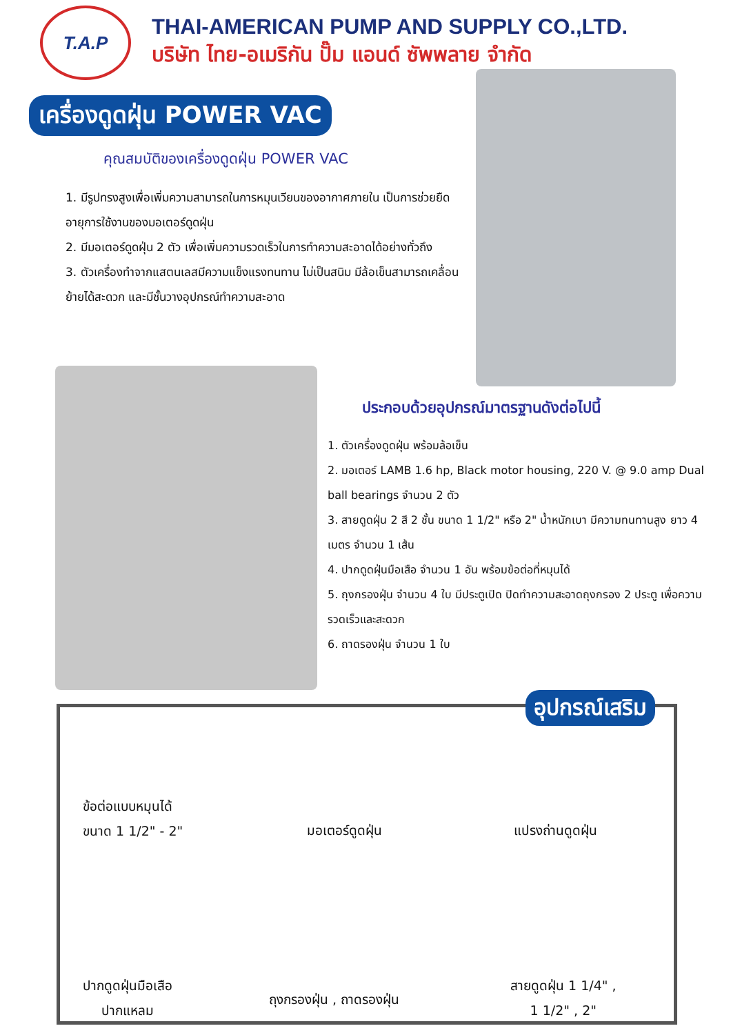T.A.P
THAI-AMERICAN PUMP AND SUPPLY CO.,LTD.
บริษัท ไทย-อเมริกัน ปั๊ม แอนด์ ซัพพลาย จำกัด
เครื่องดูดฝุ่น POWER VAC
คุณสมบัติของเครื่องดูดฝุ่น POWER VAC
1. มีรูปทรงสูงเพื่อเพิ่มความสามารถในการหมุนเวียนของอากาศภายใน เป็นการช่วยยืดอายุการใช้งานของมอเตอร์ดูดฝุ่น
2. มีมอเตอร์ดูดฝุ่น 2 ตัว เพื่อเพิ่มความรวดเร็วในการทำความสะอาดได้อย่างทั่วถึง
3. ตัวเครื่องทำจากแสตนเลสมีความแข็งแรงทนทาน ไม่เป็นสนิม มีล้อเข็นสามารถเคลื่อนย้ายได้สะดวก และมีชั้นวางอุปกรณ์ทำความสะอาด
ประกอบด้วยอุปกรณ์มาตรฐานดังต่อไปนี้
1. ตัวเครื่องดูดฝุ่น พร้อมล้อเข็น
2. มอเตอร์ LAMB 1.6 hp, Black motor housing, 220 V. @ 9.0 amp Dual ball bearings จำนวน 2 ตัว
3. สายดูดฝุ่น 2 สี 2 ชั้น ขนาด 1 1/2" หรือ 2" น้ำหนักเบา มีความทนทานสูง ยาว 4 เมตร จำนวน 1 เส้น
4. ปากดูดฝุ่นมือเสือ จำนวน 1 อัน พร้อมข้อต่อที่หมุนได้
5. ถุงกรองฝุ่น จำนวน 4 ใบ มีประตูเปิด ปิดทำความสะอาดถุงกรอง 2 ประตู เพื่อความรวดเร็วและสะดวก
6. ถาดรองฝุ่น จำนวน 1 ใบ
อุปกรณ์เสริม
ข้อต่อแบบหมุนได้
ขนาด 1 1/2" - 2"
มอเตอร์ดูดฝุ่น แปรงถ่านดูดฝุ่น
ปากดูดฝุ่นมือเสือ
ปากแหลม
ถุงกรองฝุ่น , ถาดรองฝุ่น
สายดูดฝุ่น 1 1/4" ,
1 1/2" , 2"